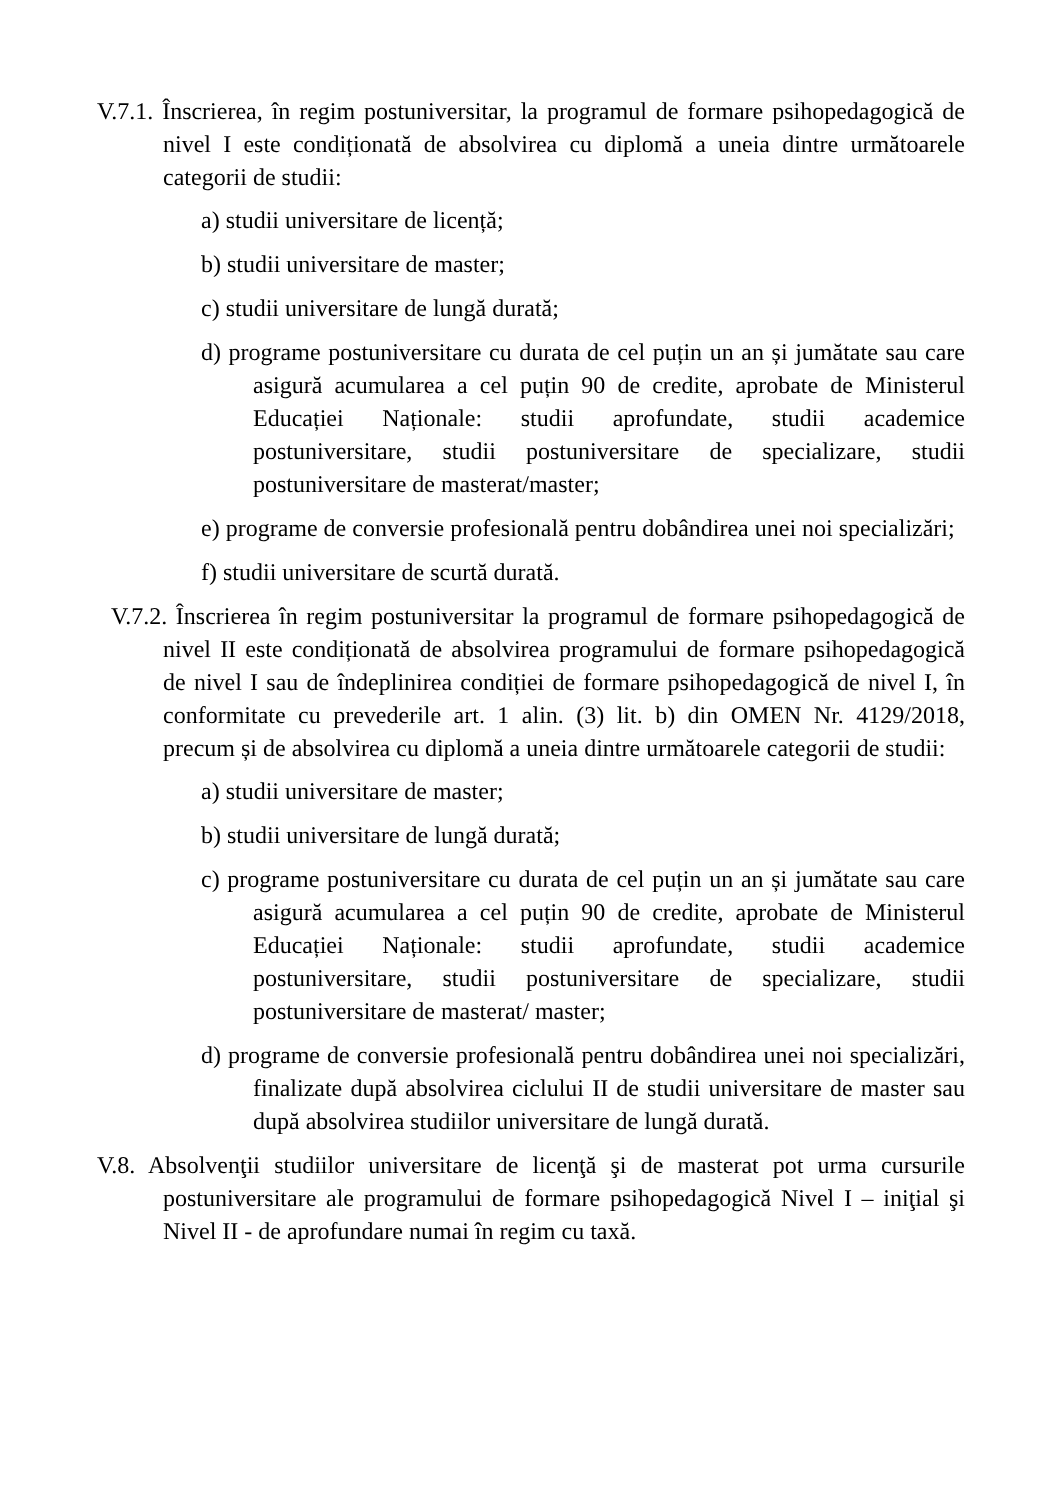V.7.1. Înscrierea, în regim postuniversitar, la programul de formare psihopedagogică de nivel I este condiționată de absolvirea cu diplomă a uneia dintre următoarele categorii de studii:
a) studii universitare de licență;
b) studii universitare de master;
c) studii universitare de lungă durată;
d) programe postuniversitare cu durata de cel puțin un an și jumătate sau care asigură acumularea a cel puțin 90 de credite, aprobate de Ministerul Educației Naționale: studii aprofundate, studii academice postuniversitare, studii postuniversitare de specializare, studii postuniversitare de masterat/master;
e) programe de conversie profesională pentru dobândirea unei noi specializări;
f) studii universitare de scurtă durată.
V.7.2. Înscrierea în regim postuniversitar la programul de formare psihopedagogică de nivel II este condiționată de absolvirea programului de formare psihopedagogică de nivel I sau de îndeplinirea condiției de formare psihopedagogică de nivel I, în conformitate cu prevederile art. 1 alin. (3) lit. b) din OMEN Nr. 4129/2018, precum și de absolvirea cu diplomă a uneia dintre următoarele categorii de studii:
a) studii universitare de master;
b) studii universitare de lungă durată;
c) programe postuniversitare cu durata de cel puțin un an și jumătate sau care asigură acumularea a cel puțin 90 de credite, aprobate de Ministerul Educației Naționale: studii aprofundate, studii academice postuniversitare, studii postuniversitare de specializare, studii postuniversitare de masterat/ master;
d) programe de conversie profesională pentru dobândirea unei noi specializări, finalizate după absolvirea ciclului II de studii universitare de master sau după absolvirea studiilor universitare de lungă durată.
V.8. Absolvenţii studiilor universitare de licenţă şi de masterat pot urma cursurile postuniversitare ale programului de formare psihopedagogică Nivel I – iniţial şi Nivel II - de aprofundare numai în regim cu taxă.